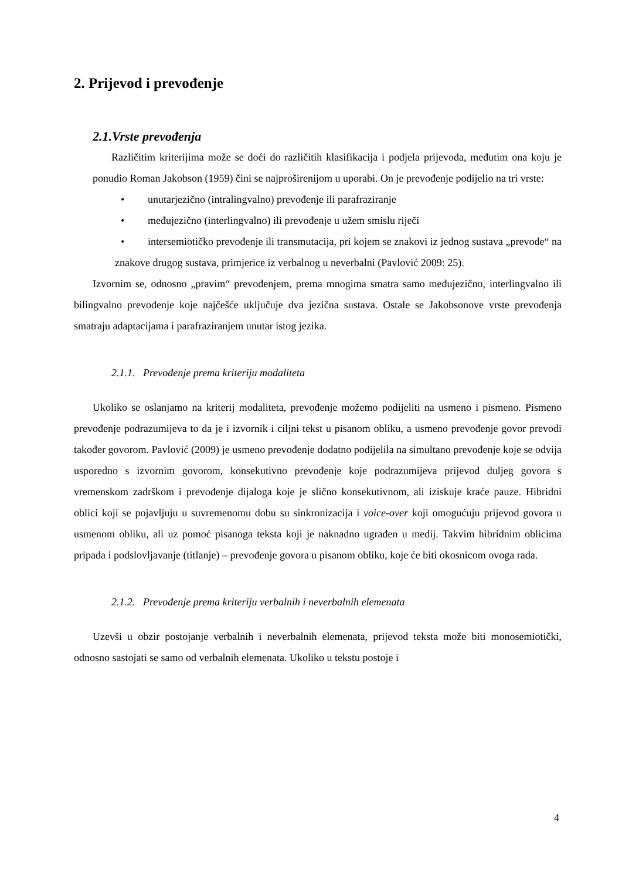2. Prijevod i prevođenje
2.1.Vrste prevođenja
Različitim kriterijima može se doći do različitih klasifikacija i podjela prijevoda, međutim ona koju je ponudio Roman Jakobson (1959) čini se najproširenijom u uporabi. On je prevođenje podijelio na tri vrste:
• unutarjezično (intralingvalno) prevođenje ili parafraziranje
• međujezično (interlingvalno) ili prevođenje u užem smislu riječi
• intersemiotičko prevođenje ili transmutacija, pri kojem se znakovi iz jednog sustava „prevode“ na znakove drugog sustava, primjerice iz verbalnog u neverbalni (Pavlović 2009: 25).
Izvornim se, odnosno „pravim“ prevođenjem, prema mnogima smatra samo međujezično, interlingvalno ili bilingvalno prevođenje koje najčešće uključuje dva jezična sustava. Ostale se Jakobsonove vrste prevođenja smatraju adaptacijama i parafraziranjem unutar istog jezika.
2.1.1. Prevođenje prema kriteriju modaliteta
Ukoliko se oslanjamo na kriterij modaliteta, prevođenje možemo podijeliti na usmeno i pismeno. Pismeno prevođenje podrazumijeva to da je i izvornik i ciljni tekst u pisanom obliku, a usmeno prevođenje govor prevodi također govorom. Pavlović (2009) je usmeno prevođenje dodatno podijelila na simultano prevođenje koje se odvija usporedno s izvornim govorom, konsekutivno prevođenje koje podrazumijeva prijevod duljeg govora s vremenskom zadrškom i prevođenje dijaloga koje je slično konsekutivnom, ali iziskuje kraće pauze. Hibridni oblici koji se pojavljuju u suvremenomu dobu su sinkronizacija i voice-over koji omogućuju prijevod govora u usmenom obliku, ali uz pomoć pisanoga teksta koji je naknadno ugrađen u medij. Takvim hibridnim oblicima pripada i podslovljavanje (titlanje) – prevođenje govora u pisanom obliku, koje će biti okosnicom ovoga rada.
2.1.2. Prevođenje prema kriteriju verbalnih i neverbalnih elemenata
Uzevši u obzir postojanje verbalnih i neverbalnih elemenata, prijevod teksta može biti monosemiotički, odnosno sastojati se samo od verbalnih elemenata. Ukoliko u tekstu postoje i
4